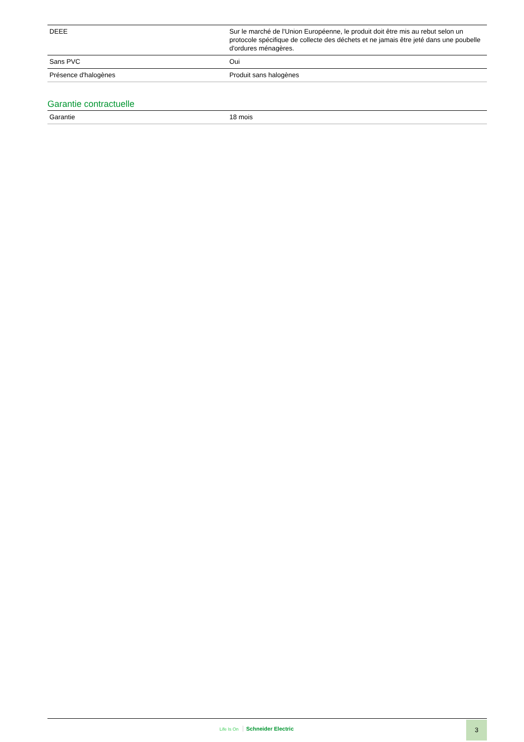| DEEE | Sur le marché de l'Union Européenne, le produit doit être mis au rebut selon un protocole spécifique de collecte des déchets et ne jamais être jeté dans une poubelle d'ordures ménagères. |
| Sans PVC | Oui |
| Présence d'halogènes | Produit sans halogènes |
Garantie contractuelle
| Garantie | 18 mois |
Life Is On Schneider Electric
3